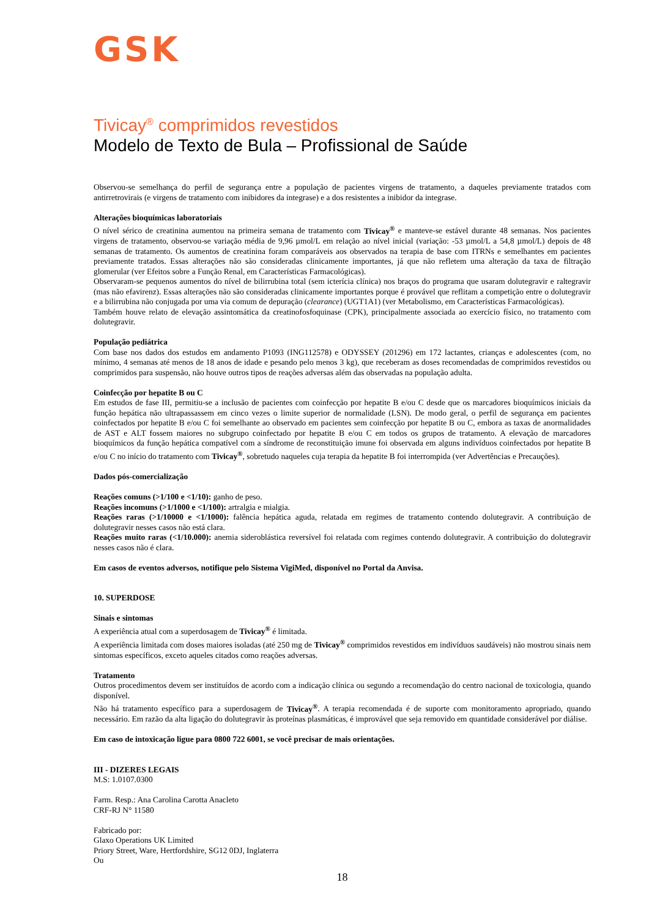GSK
Tivicay<sup>®</sup> comprimidos revestidos
Modelo de Texto de Bula – Profissional de Saúde
Observou-se semelhança do perfil de segurança entre a população de pacientes virgens de tratamento, a daqueles previamente tratados com antirretrovirais (e virgens de tratamento com inibidores da integrase) e a dos resistentes a inibidor da integrase.
Alterações bioquímicas laboratoriais
O nível sérico de creatinina aumentou na primeira semana de tratamento com Tivicay<sup>®</sup> e manteve-se estável durante 48 semanas. Nos pacientes virgens de tratamento, observou-se variação média de 9,96 µmol/L em relação ao nível inicial (variação: -53 µmol/L a 54,8 µmol/L) depois de 48 semanas de tratamento. Os aumentos de creatinina foram comparáveis aos observados na terapia de base com ITRNs e semelhantes em pacientes previamente tratados. Essas alterações não são consideradas clinicamente importantes, já que não refletem uma alteração da taxa de filtração glomerular (ver Efeitos sobre a Função Renal, em Características Farmacológicas).
Observaram-se pequenos aumentos do nível de bilirrubina total (sem icterícia clínica) nos braços do programa que usaram dolutegravir e raltegravir (mas não efavirenz). Essas alterações não são consideradas clinicamente importantes porque é provável que reflitam a competição entre o dolutegravir e a bilirrubina não conjugada por uma via comum de depuração (clearance) (UGT1A1) (ver Metabolismo, em Características Farmacológicas).
Também houve relato de elevação assintomática da creatinofosfoquinase (CPK), principalmente associada ao exercício físico, no tratamento com dolutegravir.
População pediátrica
Com base nos dados dos estudos em andamento P1093 (ING112578) e ODYSSEY (201296) em 172 lactantes, crianças e adolescentes (com, no mínimo, 4 semanas até menos de 18 anos de idade e pesando pelo menos 3 kg), que receberam as doses recomendadas de comprimidos revestidos ou comprimidos para suspensão, não houve outros tipos de reações adversas além das observadas na população adulta.
Coinfecção por hepatite B ou C
Em estudos de fase III, permitiu-se a inclusão de pacientes com coinfecção por hepatite B e/ou C desde que os marcadores bioquímicos iniciais da função hepática não ultrapassassem em cinco vezes o limite superior de normalidade (LSN). De modo geral, o perfil de segurança em pacientes coinfectados por hepatite B e/ou C foi semelhante ao observado em pacientes sem coinfecção por hepatite B ou C, embora as taxas de anormalidades de AST e ALT fossem maiores no subgrupo coinfectado por hepatite B e/ou C em todos os grupos de tratamento. A elevação de marcadores bioquímicos da função hepática compatível com a síndrome de reconstituição imune foi observada em alguns indivíduos coinfectados por hepatite B e/ou C no início do tratamento com Tivicay<sup>®</sup>, sobretudo naqueles cuja terapia da hepatite B foi interrompida (ver Advertências e Precauções).
Dados pós-comercialização
Reações comuns (>1/100 e <1/10): ganho de peso.
Reações incomuns (>1/1000 e <1/100): artralgia e mialgia.
Reações raras (>1/10000 e <1/1000): falência hepática aguda, relatada em regimes de tratamento contendo dolutegravir. A contribuição de dolutegravir nesses casos não está clara.
Reações muito raras (<1/10.000): anemia sideroblástica reversível foi relatada com regimes contendo dolutegravir. A contribuição do dolutegravir nesses casos não é clara.
Em casos de eventos adversos, notifique pelo Sistema VigiMed, disponível no Portal da Anvisa.
10. SUPERDOSE
Sinais e sintomas
A experiência atual com a superdosagem de Tivicay<sup>®</sup> é limitada.
A experiência limitada com doses maiores isoladas (até 250 mg de Tivicay<sup>®</sup> comprimidos revestidos em indivíduos saudáveis) não mostrou sinais nem sintomas específicos, exceto aqueles citados como reações adversas.
Tratamento
Outros procedimentos devem ser instituídos de acordo com a indicação clínica ou segundo a recomendação do centro nacional de toxicologia, quando disponível.
Não há tratamento específico para a superdosagem de Tivicay<sup>®</sup>. A terapia recomendada é de suporte com monitoramento apropriado, quando necessário. Em razão da alta ligação do dolutegravir às proteínas plasmáticas, é improvável que seja removido em quantidade considerável por diálise.
Em caso de intoxicação ligue para 0800 722 6001, se você precisar de mais orientações.
III - DIZERES LEGAIS
M.S: 1.0107.0300
Farm. Resp.: Ana Carolina Carotta Anacleto
CRF-RJ N° 11580
Fabricado por:
Glaxo Operations UK Limited
Priory Street, Ware, Hertfordshire, SG12 0DJ, Inglaterra
Ou
18